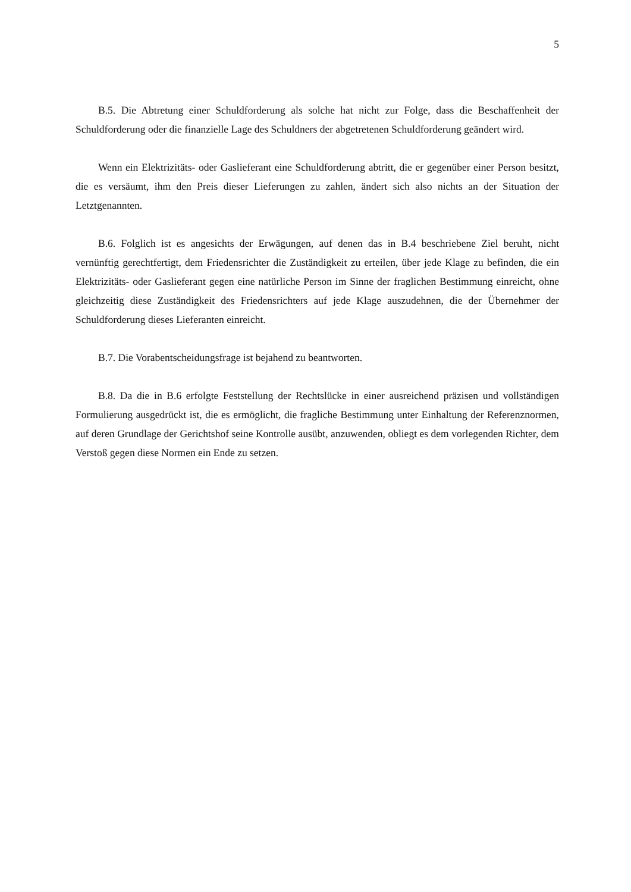5
B.5. Die Abtretung einer Schuldforderung als solche hat nicht zur Folge, dass die Beschaffenheit der Schuldforderung oder die finanzielle Lage des Schuldners der abgetretenen Schuldforderung geändert wird.
Wenn ein Elektrizitäts- oder Gaslieferant eine Schuldforderung abtritt, die er gegenüber einer Person besitzt, die es versäumt, ihm den Preis dieser Lieferungen zu zahlen, ändert sich also nichts an der Situation der Letztgenannten.
B.6. Folglich ist es angesichts der Erwägungen, auf denen das in B.4 beschriebene Ziel beruht, nicht vernünftig gerechtfertigt, dem Friedensrichter die Zuständigkeit zu erteilen, über jede Klage zu befinden, die ein Elektrizitäts- oder Gaslieferant gegen eine natürliche Person im Sinne der fraglichen Bestimmung einreicht, ohne gleichzeitig diese Zuständigkeit des Friedensrichters auf jede Klage auszudehnen, die der Übernehmer der Schuldforderung dieses Lieferanten einreicht.
B.7. Die Vorabentscheidungsfrage ist bejahend zu beantworten.
B.8. Da die in B.6 erfolgte Feststellung der Rechtslücke in einer ausreichend präzisen und vollständigen Formulierung ausgedrückt ist, die es ermöglicht, die fragliche Bestimmung unter Einhaltung der Referenznormen, auf deren Grundlage der Gerichtshof seine Kontrolle ausübt, anzuwenden, obliegt es dem vorlegenden Richter, dem Verstoß gegen diese Normen ein Ende zu setzen.